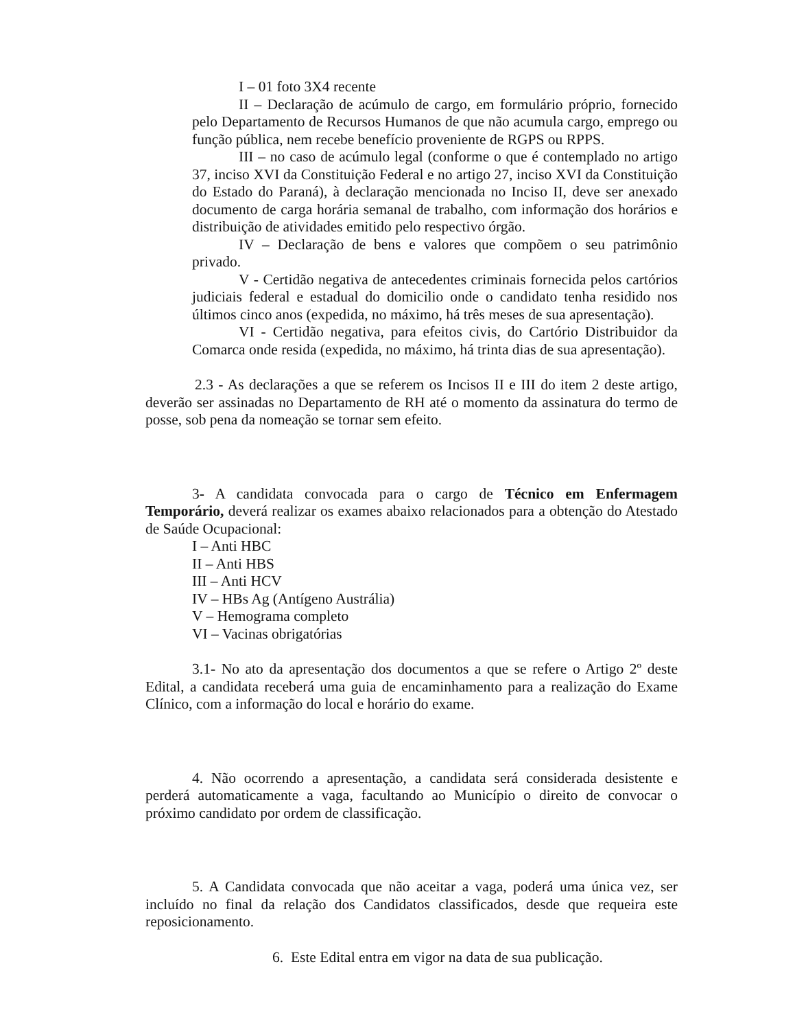I – 01 foto 3X4 recente
II – Declaração de acúmulo de cargo, em formulário próprio, fornecido pelo Departamento de Recursos Humanos de que não acumula cargo, emprego ou função pública, nem recebe benefício proveniente de RGPS ou RPPS.
III – no caso de acúmulo legal (conforme o que é contemplado no artigo 37, inciso XVI da Constituição Federal e no artigo 27, inciso XVI da Constituição do Estado do Paraná), à declaração mencionada no Inciso II, deve ser anexado documento de carga horária semanal de trabalho, com informação dos horários e distribuição de atividades emitido pelo respectivo órgão.
IV – Declaração de bens e valores que compõem o seu patrimônio privado.
V - Certidão negativa de antecedentes criminais fornecida pelos cartórios judiciais federal e estadual do domicilio onde o candidato tenha residido nos últimos cinco anos (expedida, no máximo, há três meses de sua apresentação).
VI - Certidão negativa, para efeitos civis, do Cartório Distribuidor da Comarca onde resida (expedida, no máximo, há trinta dias de sua apresentação).
2.3 - As declarações a que se referem os Incisos II e III do item 2 deste artigo, deverão ser assinadas no Departamento de RH até o momento da assinatura do termo de posse, sob pena da nomeação se tornar sem efeito.
3- A candidata convocada para o cargo de Técnico em Enfermagem Temporário, deverá realizar os exames abaixo relacionados para a obtenção do Atestado de Saúde Ocupacional:
I – Anti HBC
II – Anti HBS
III – Anti HCV
IV – HBs Ag (Antígeno Austrália)
V – Hemograma completo
VI – Vacinas obrigatórias
3.1- No ato da apresentação dos documentos a que se refere o Artigo 2º deste Edital, a candidata receberá uma guia de encaminhamento para a realização do Exame Clínico, com a informação do local e horário do exame.
4. Não ocorrendo a apresentação, a candidata será considerada desistente e perderá automaticamente a vaga, facultando ao Município o direito de convocar o próximo candidato por ordem de classificação.
5. A Candidata convocada que não aceitar a vaga, poderá uma única vez, ser incluído no final da relação dos Candidatos classificados, desde que requeira este reposicionamento.
6. Este Edital entra em vigor na data de sua publicação.